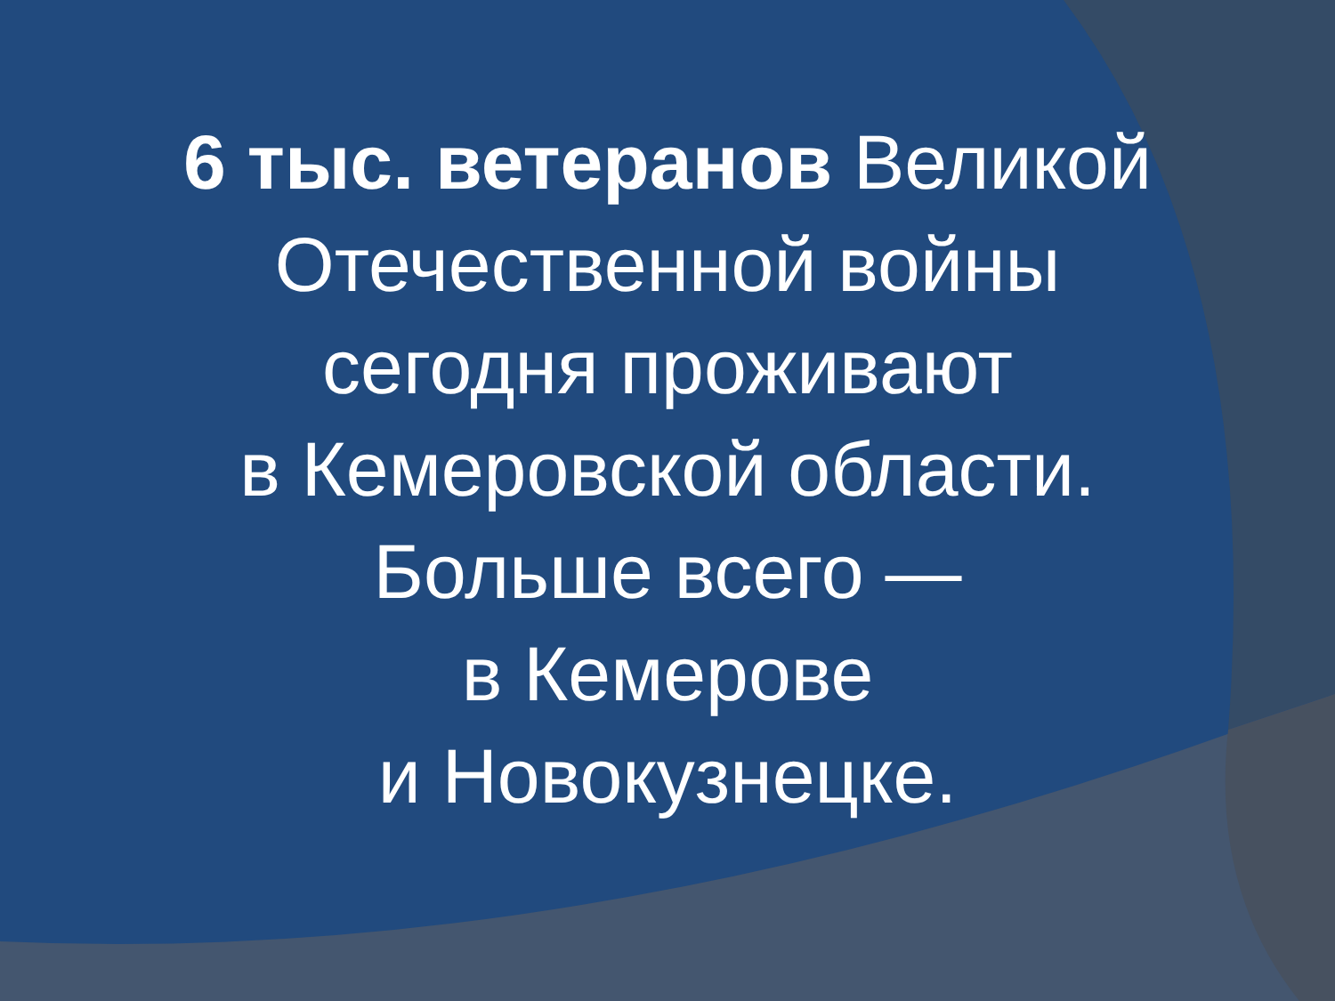6 тыс. ветеранов Великой
Отечественной войны
сегодня проживают
в Кемеровской области.
Больше всего —
в Кемерове
и Новокузнецке.